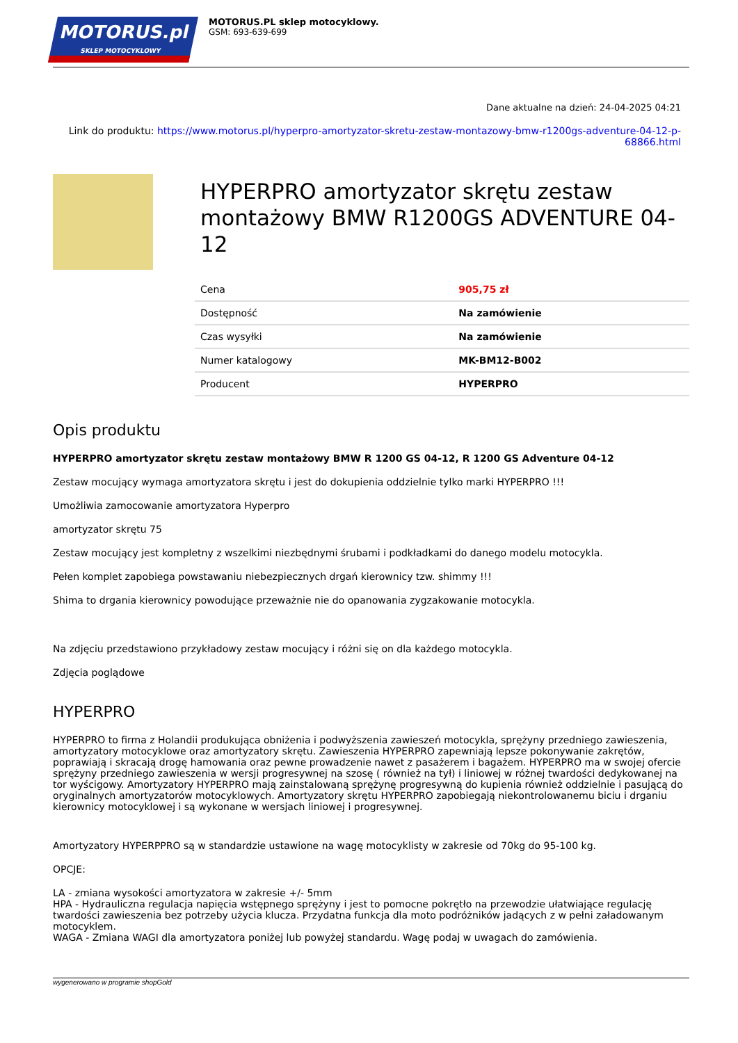MOTORUS.pl
SKLEP MOTOCYKLOWY
MOTORUS.PL sklep motocyklowy.
GSM: 693-639-699
Dane aktualne na dzień: 24-04-2025 04:21
Link do produktu: https://www.motorus.pl/hyperpro-amortyzator-skretu-zestaw-montazowy-bmw-r1200gs-adventure-04-12-p-68866.html
HYPERPRO amortyzator skrętu zestaw montażowy BMW R1200GS ADVENTURE 04-12
| Cena | 905,75 zł |
| Dostępność | Na zamówienie |
| Czas wysyłki | Na zamówienie |
| Numer katalogowy | MK-BM12-B002 |
| Producent | HYPERPRO |
Opis produktu
HYPERPRO amortyzator skrętu zestaw montażowy BMW R 1200 GS 04-12, R 1200 GS Adventure 04-12
Zestaw mocujący wymaga amortyzatora skrętu i jest do dokupienia oddzielnie tylko marki HYPERPRO !!!
Umożliwia zamocowanie amortyzatora Hyperpro
amortyzator skrętu 75
Zestaw mocujący jest kompletny z wszelkimi niezbędnymi śrubami i podkładkami do danego modelu motocykla.
Pełen komplet zapobiega powstawaniu niebezpiecznych drgań kierownicy tzw. shimmy !!!
Shima to drgania kierownicy powodujące przeważnie nie do opanowania zygzakowanie motocykla.
Na zdjęciu przedstawiono przykładowy zestaw mocujący i różni się on dla każdego motocykla.
Zdjęcia poglądowe
HYPERPRO
HYPERPRO to firma z Holandii produkująca obniżenia i podwyższenia zawieszeń motocykla, sprężyny przedniego zawieszenia, amortyzatory motocyklowe oraz amortyzatory skrętu. Zawieszenia HYPERPRO zapewniają lepsze pokonywanie zakrętów, poprawiają i skracają drogę hamowania oraz pewne prowadzenie nawet z pasażerem i bagażem. HYPERPRO ma w swojej ofercie sprężyny przedniego zawieszenia w wersji progresywnej na szosę ( również na tył) i liniowej w różnej twardości dedykowanej na tor wyścigowy. Amortyzatory HYPERPRO mają zainstalowaną sprężynę progresywną do kupienia również oddzielnie i pasującą do oryginalnych amortyzatorów motocyklowych. Amortyzatory skrętu HYPERPRO zapobiegają niekontrolowanemu biciu i drganiu kierownicy motocyklowej i są wykonane w wersjach liniowej i progresywnej.
Amortyzatory HYPERPPRO są w standardzie ustawione na wagę motocyklisty w zakresie od 70kg do 95-100 kg.
OPCJE:
LA - zmiana wysokości amortyzatora w zakresie +/- 5mm
HPA - Hydrauliczna regulacja napięcia wstępnego sprężyny i jest to pomocne pokrętło na przewodzie ułatwiające regulację twardości zawieszenia bez potrzeby użycia klucza. Przydatna funkcja dla moto podróżników jadących z w pełni załadowanym motocyklem.
WAGA - Zmiana WAGI dla amortyzatora poniżej lub powyżej standardu. Wagę podaj w uwagach do zamówienia.
wygenerowano w programie shopGold